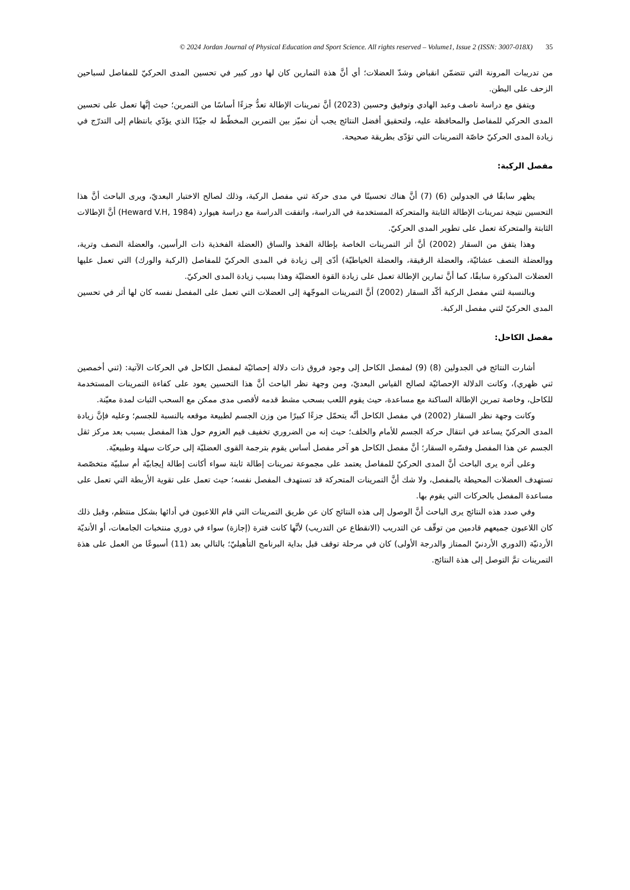© 2024 Jordan Journal of Physical Education and Sport Science. All rights reserved – Volume1, Issue 2 (ISSN: 3007-018X) 35
من تدريبات المرونة التي تتضمّن انقباض وشدّ العضلات؛ أي أنَّ هذة التمارين كان لها دور كبير في تحسين المدى الحركيّ للمفاصل لسباحين الزحف على البطن.
ويتفق مع دراسة ناصف وعبد الهادي وتوفيق وحسين (2023) أنَّ تمرينات الإطالة تعدُّ جزءًا أساسًا من التمرين؛ حيث إنَّها تعمل على تحسين المدى الحركي للمفاصل والمحافظة عليه، ولتحقيق أفضل النتائج يجب أن نميّز بين التمرين المخطّط له جيّدًا الذي يؤدّي بانتظام إلى التدرّج في زيادة المدى الحركيّ خاصّة التمرينات التي تؤدّى بطريقة صحيحة.
مفصل الركبة:
يظهر سابقًا في الجدولين (6) (7) أنَّ هناك تحسينًا في مدى حركة ثني مفصل الركبة، وذلك لصالح الاختبار البعديّ، ويرى الباحث أنَّ هذا التحسين نتيجة تمرينات الإطالة الثابتة والمتحركة المستخدمة في الدراسة، واتفقت الدراسة مع دراسة هيوارد (Heward V.H, 1984) أنَّ الإطالات الثابتة والمتحركة تعمل على تطوير المدى الحركيّ.
وهذا يتفق من السقار (2002) أنَّ أثر التمرينات الخاصة بإطالة الفخذ والساق (العضلة الفخذية ذات الرأسين، والعضلة النصف وترية، ووالعضلة النصف عشائيّة، والعضلة الرقيقة، والعضلة الخياطيّة) أدّى إلى زيادة في المدى الحركيّ للمفاصل (الركبة والورك) التي تعمل عليها العضلات المذكورة سابقًا، كما أنَّ تمارين الإطالة تعمل على زيادة القوة العضليّة وهذا بسبب زيادة المدى الحركيّ.
وبالنسبة لثني مفصل الركبة أكّد السقار (2002) أنَّ التمرينات الموجّهة إلى العضلات التي تعمل على المفصل نفسه كان لها أثر في تحسين المدى الحركيّ لثني مفصل الركبة.
مفصل الكاحل:
أشارت النتائج في الجدولين (8) (9) لمفصل الكاحل إلى وجود فروق ذات دلالة إحصائيّة لمفصل الكاحل في الحركات الآتية: (ثني أخمصين ثني ظهري)، وكانت الدلالة الإحصائيّة لصالح القياس البعديّ، ومن وجهة نظر الباحث أنَّ هذا التحسين يعود على كفاءة التمرينات المستخدمة للكاحل، وخاصة تمرين الإطالة الساكنة مع مساعدة، حيث يقوم اللعب بسحب مشط قدمه لأقصى مدى ممكن مع السحب الثبات لمدة معيّنة.
وكانت وجهة نظر السقار (2002) في مفصل الكاحل أنَّه يتحمّل جزءًا كبيرًا من وزن الجسم لطبيعة موقعه بالنسبة للجسم؛ وعليه فإنَّ زيادة المدى الحركيّ يساعد في انتقال حركة الجسم للأمام والخلف؛ حيث إنه من الضروري تخفيف قيم العزوم حول هذا المفصل بسبب بعد مركز ثقل الجسم عن هذا المفصل وفسّره السقار؛ أنَّ مفصل الكاحل هو آخر مفصل أساس يقوم بترجمة القوى العضليّة إلى حركات سهلة وطبيعيّة.
وعلى أثره يرى الباحث أنَّ المدى الحركيّ للمفاصل يعتمد على مجموعة تمرينات إطالة ثابتة سواء أكانت إطالة إيجابيّة أم سلبيّة متخصّصة تستهدف العضلات المحيطة بالمفصل، ولا شك أنَّ التمرينات المتحركة قد تستهدف المفصل نفسه؛ حيث تعمل على تقوية الأربطة التي تعمل على مساعدة المفصل بالحركات التي يقوم بها.
وفي صدد هذه النتائج يرى الباحث أنَّ الوصول إلى هذه النتائج كان عن طريق التمرينات التي قام اللاعبون في أدائها بشكل منتظم، وقبل ذلك كان اللاعبون جميعهم قادمين من توقّف عن التدريب (الانقطاع عن التدريب) لأنَّها كانت فترة (إجازة) سواء في دوري منتخبات الجامعات، أو الأنديّة الأردنيّة (الدوري الأردنيّ الممتاز والدرجة الأولى) كان في مرحلة توقف قبل بداية البرنامج التأهيليّ؛ بالتالي بعد (11) أسبوعًا من العمل على هذة التمرينات تمَّ التوصل إلى هذة النتائج.